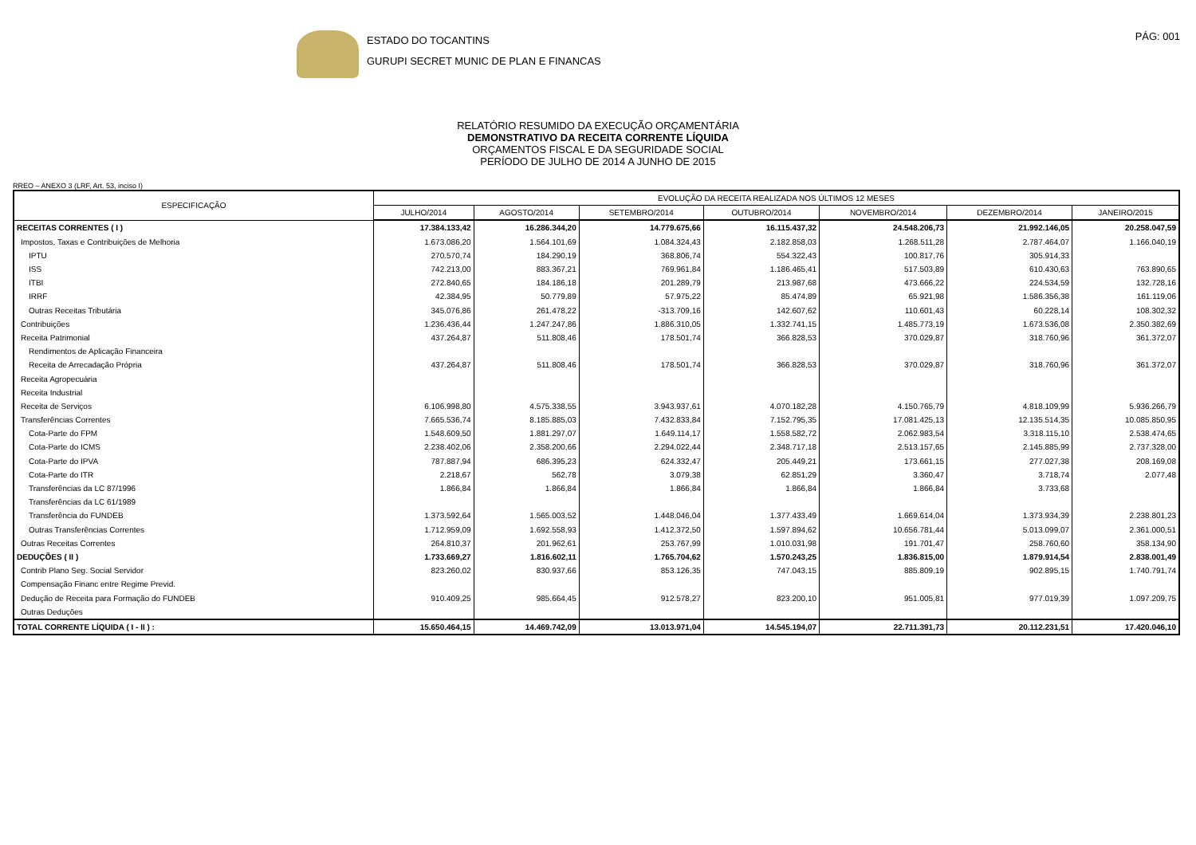ESTADO DO TOCANTINS
GURUPI SECRET MUNIC DE PLAN E FINANCAS
PÁG: 001
RELATÓRIO RESUMIDO DA EXECUÇÃO ORÇAMENTÁRIA
DEMONSTRATIVO DA RECEITA CORRENTE LÍQUIDA
ORÇAMENTOS FISCAL E DA SEGURIDADE SOCIAL
PERÍODO DE JULHO DE 2014 A JUNHO DE 2015
RREO – ANEXO 3 (LRF, Art. 53, inciso I)
| ESPECIFICAÇÃO | EVOLUÇÃO DA RECEITA REALIZADA NOS ÚLTIMOS 12 MESES | | | | | | |
| --- | --- | --- | --- | --- | --- | --- | --- |
| | JULHO/2014 | AGOSTO/2014 | SETEMBRO/2014 | OUTUBRO/2014 | NOVEMBRO/2014 | DEZEMBRO/2014 | JANEIRO/2015 |
| RECEITAS CORRENTES ( I ) | 17.384.133,42 | 16.286.344,20 | 14.779.675,66 | 16.115.437,32 | 24.548.206,73 | 21.992.146,05 | 20.258.047,59 |
| Impostos, Taxas e Contribuições de Melhoria | 1.673.086,20 | 1.564.101,69 | 1.084.324,43 | 2.182.858,03 | 1.268.511,28 | 2.787.464,07 | 1.166.040,19 |
| IPTU | 270.570,74 | 184.290,19 | 368.806,74 | 554.322,43 | 100.817,76 | 305.914,33 | |
| ISS | 742.213,00 | 883.367,21 | 769.961,84 | 1.186.465,41 | 517.503,89 | 610.430,63 | 763.890,65 |
| ITBI | 272.840,65 | 184.186,18 | 201.289,79 | 213.987,68 | 473.666,22 | 224.534,59 | 132.728,16 |
| IRRF | 42.384,95 | 50.779,89 | 57.975,22 | 85.474,89 | 65.921,98 | 1.586.356,38 | 161.119,06 |
| Outras Receitas Tributária | 345.076,86 | 261.478,22 | -313.709,16 | 142.607,62 | 110.601,43 | 60.228,14 | 108.302,32 |
| Contribuições | 1.236.436,44 | 1.247.247,86 | 1.886.310,05 | 1.332.741,15 | 1.485.773,19 | 1.673.536,08 | 2.350.382,69 |
| Receita Patrimonial | 437.264,87 | 511.808,46 | 178.501,74 | 366.828,53 | 370.029,87 | 318.760,96 | 361.372,07 |
| Rendimentos de Aplicação Financeira | | | | | | | |
| Receita de Arrecadação Própria | 437.264,87 | 511.808,46 | 178.501,74 | 366.828,53 | 370.029,87 | 318.760,96 | 361.372,07 |
| Receita Agropecuária | | | | | | | |
| Receita Industrial | | | | | | | |
| Receita de Serviços | 6.106.998,80 | 4.575.338,55 | 3.943.937,61 | 4.070.182,28 | 4.150.765,79 | 4.818.109,99 | 5.936.266,79 |
| Transferências Correntes | 7.665.536,74 | 8.185.885,03 | 7.432.833,84 | 7.152.795,35 | 17.081.425,13 | 12.135.514,35 | 10.085.850,95 |
| Cota-Parte do FPM | 1.548.609,50 | 1.881.297,07 | 1.649.114,17 | 1.558.582,72 | 2.062.983,54 | 3.318.115,10 | 2.538.474,65 |
| Cota-Parte do ICMS | 2.238.402,06 | 2.358.200,66 | 2.294.022,44 | 2.348.717,18 | 2.513.157,65 | 2.145.885,99 | 2.737.328,00 |
| Cota-Parte do IPVA | 787.887,94 | 686.395,23 | 624.332,47 | 205.449,21 | 173.661,15 | 277.027,38 | 208.169,08 |
| Cota-Parte do ITR | 2.218,67 | 562,78 | 3.079,38 | 62.851,29 | 3.360,47 | 3.718,74 | 2.077,48 |
| Transferências da LC 87/1996 | 1.866,84 | 1.866,84 | 1.866,84 | 1.866,84 | 1.866,84 | 3.733,68 | |
| Transferências da LC 61/1989 | | | | | | | |
| Transferência do FUNDEB | 1.373.592,64 | 1.565.003,52 | 1.448.046,04 | 1.377.433,49 | 1.669.614,04 | 1.373.934,39 | 2.238.801,23 |
| Outras Transferências Correntes | 1.712.959,09 | 1.692.558,93 | 1.412.372,50 | 1.597.894,62 | 10.656.781,44 | 5.013.099,07 | 2.361.000,51 |
| Outras Receitas Correntes | 264.810,37 | 201.962,61 | 253.767,99 | 1.010.031,98 | 191.701,47 | 258.760,60 | 358.134,90 |
| DEDUÇÕES ( II ) | 1.733.669,27 | 1.816.602,11 | 1.765.704,62 | 1.570.243,25 | 1.836.815,00 | 1.879.914,54 | 2.838.001,49 |
| Contrib Plano Seg. Social Servidor | 823.260,02 | 830.937,66 | 853.126,35 | 747.043,15 | 885.809,19 | 902.895,15 | 1.740.791,74 |
| Compensação Financ entre Regime Previd. | | | | | | | |
| Dedução de Receita para Formação do FUNDEB | 910.409,25 | 985.664,45 | 912.578,27 | 823.200,10 | 951.005,81 | 977.019,39 | 1.097.209,75 |
| Outras Deduções | | | | | | | |
| TOTAL CORRENTE LÍQUIDA ( I - II ) : | 15.650.464,15 | 14.469.742,09 | 13.013.971,04 | 14.545.194,07 | 22.711.391,73 | 20.112.231,51 | 17.420.046,10 |